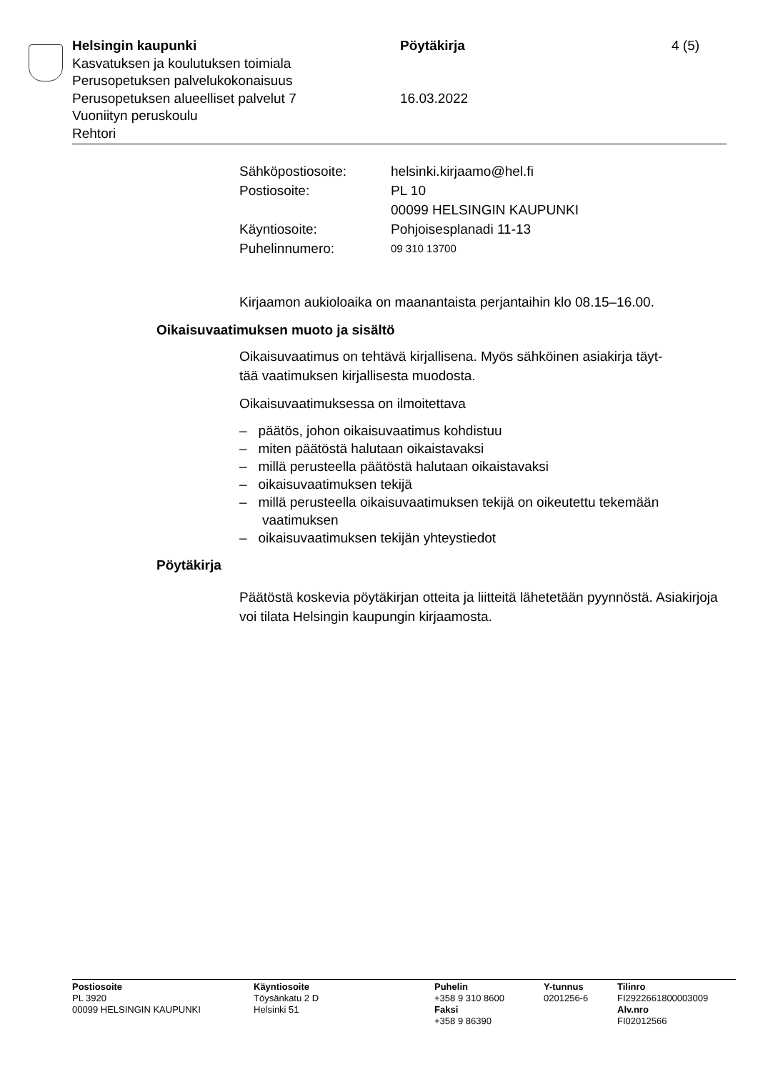Helsingin kaupunki Pöytäkirja 4 (5)
Kasvatuksen ja koulutuksen toimiala
Perusopetuksen palvelukokonaisuus
Perusopetuksen alueelliset palvelut 7 16.03.2022
Vuoniityn peruskoulu
Rehtori
Sähköpostiosoite: helsinki.kirjaamo@hel.fi
Postiosoite: PL 10
00099 HELSINGIN KAUPUNKI
Käyntiosoite: Pohjoisesplanadi 11-13
Puhelinnumero: 09 310 13700
Kirjaamon aukioloaika on maanantaista perjantaihin klo 08.15–16.00.
Oikaisuvaatimuksen muoto ja sisältö
Oikaisuvaatimus on tehtävä kirjallisena. Myös sähköinen asiakirja täyt-
tää vaatimuksen kirjallisesta muodosta.
Oikaisuvaatimuksessa on ilmoitettava
– päätös, johon oikaisuvaatimus kohdistuu
– miten päätöstä halutaan oikaistavaksi
– millä perusteella päätöstä halutaan oikaistavaksi
– oikaisuvaatimuksen tekijä
– millä perusteella oikaisuvaatimuksen tekijä on oikeutettu tekemään vaatimuksen
– oikaisuvaatimuksen tekijän yhteystiedot
Pöytäkirja
Päätöstä koskevia pöytäkirjan otteita ja liitteitä lähetetään pyynnöstä. Asiakirjoja voi tilata Helsingin kaupungin kirjaamosta.
Postiosoite
PL 3920
00099 HELSINGIN KAUPUNKI
Käyntiosoite
Töysänkatu 2 D
Helsinki 51
Puhelin
+358 9 310 8600
Faksi
+358 9 86390
Y-tunnus
0201256-6
Tilinro
FI2922661800003009
Alv.nro
FI02012566